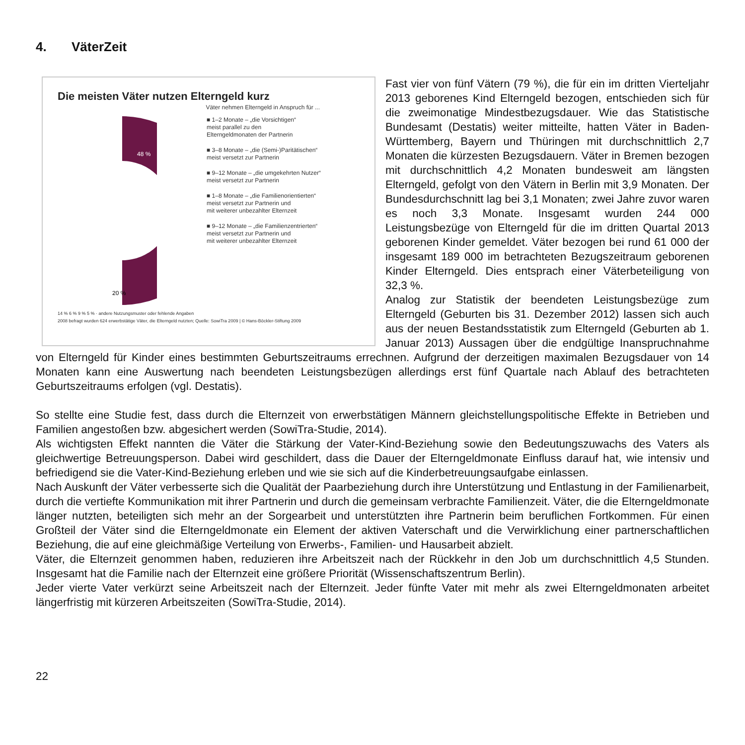4. VäterZeit
Die meisten Väter nutzen Elterngeld kurz
Väter nehmen Elterngeld in Anspruch für ...
48 %
20 %
■ 1–2 Monate – „die Vorsichtigen“
meist parallel zu den
Elterngeldmonaten der Partnerin
■ 3–8 Monate – „die (Semi-)Paritätischen“
meist versetzt zur Partnerin
■ 9–12 Monate – „die umgekehrten Nutzer“
meist versetzt zur Partnerin
■ 1–8 Monate – „die Familienorientierten“
meist versetzt zur Partnerin und
mit weiterer unbezahlter Elternzeit
■ 9–12 Monate – „die Familienzentrierten“
meist versetzt zur Partnerin und
mit weiterer unbezahlter Elternzeit
14 % 6 % 9 % 5 % · andere Nutzungsmuster oder fehlende Angaben
2008 befragt wurden 624 erwerbstätige Väter, die Elterngeld nutzten; Quelle: SowiTra 2009 | © Hans-Böckler-Stiftung 2009
Fast vier von fünf Vätern (79 %), die für ein im dritten Vierteljahr 2013 geborenes Kind Elterngeld bezogen, entschieden sich für die zweimonatige Mindestbezugsdauer. Wie das Statistische Bundesamt (Destatis) weiter mitteilte, hatten Väter in Baden-Württemberg, Bayern und Thüringen mit durchschnittlich 2,7 Monaten die kürzesten Bezugsdauern. Väter in Bremen bezogen mit durchschnittlich 4,2 Monaten bundesweit am längsten Elterngeld, gefolgt von den Vätern in Berlin mit 3,9 Monaten. Der Bundesdurchschnitt lag bei 3,1 Monaten; zwei Jahre zuvor waren es noch 3,3 Monate. Insgesamt wurden 244 000 Leistungsbezüge von Elterngeld für die im dritten Quartal 2013 geborenen Kinder gemeldet. Väter bezogen bei rund 61 000 der insgesamt 189 000 im betrachteten Bezugszeitraum geborenen Kinder Elterngeld. Dies entsprach einer Väterbeteiligung von 32,3 %.
Analog zur Statistik der beendeten Leistungsbezüge zum Elterngeld (Geburten bis 31. Dezember 2012) lassen sich auch aus der neuen Bestandsstatistik zum Elterngeld (Geburten ab 1. Januar 2013) Aussagen über die endgültige Inanspruchnahme von Elterngeld für Kinder eines bestimmten Geburtszeitraums errechnen. Aufgrund der derzeitigen maximalen Bezugsdauer von 14 Monaten kann eine Auswertung nach beendeten Leistungsbezügen allerdings erst fünf Quartale nach Ablauf des betrachteten Geburtszeitraums erfolgen (vgl. Destatis).
So stellte eine Studie fest, dass durch die Elternzeit von erwerbstätigen Männern gleichstellungspolitische Effekte in Betrieben und Familien angestoßen bzw. abgesichert werden (SowiTra-Studie, 2014).
Als wichtigsten Effekt nannten die Väter die Stärkung der Vater-Kind-Beziehung sowie den Bedeutungszuwachs des Vaters als gleichwertige Betreuungsperson. Dabei wird geschildert, dass die Dauer der Elterngeldmonate Einfluss darauf hat, wie intensiv und befriedigend sie die Vater-Kind-Beziehung erleben und wie sie sich auf die Kinderbetreuungsaufgabe einlassen.
Nach Auskunft der Väter verbesserte sich die Qualität der Paarbeziehung durch ihre Unterstützung und Entlastung in der Familienarbeit, durch die vertiefte Kommunikation mit ihrer Partnerin und durch die gemeinsam verbrachte Familienzeit. Väter, die die Elterngeldmonate länger nutzten, beteiligten sich mehr an der Sorgearbeit und unterstützten ihre Partnerin beim beruflichen Fortkommen. Für einen Großteil der Väter sind die Elterngeldmonate ein Element der aktiven Vaterschaft und die Verwirklichung einer partnerschaftlichen Beziehung, die auf eine gleichmäßige Verteilung von Erwerbs-, Familien- und Hausarbeit abzielt.
Väter, die Elternzeit genommen haben, reduzieren ihre Arbeitszeit nach der Rückkehr in den Job um durchschnittlich 4,5 Stunden. Insgesamt hat die Familie nach der Elternzeit eine größere Priorität (Wissenschaftszentrum Berlin).
Jeder vierte Vater verkürzt seine Arbeitszeit nach der Elternzeit. Jeder fünfte Vater mit mehr als zwei Elterngeldmonaten arbeitet längerfristig mit kürzeren Arbeitszeiten (SowiTra-Studie, 2014).
22